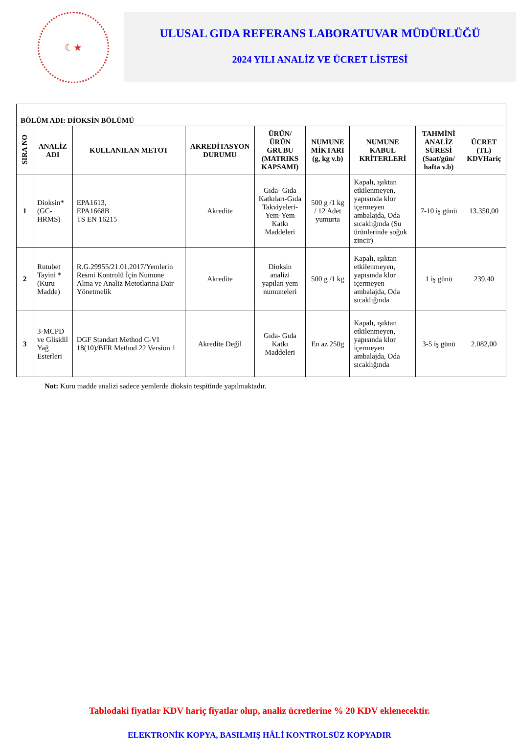☾★
ULUSAL GIDA REFERANS LABORATUVAR MÜDÜRLÜĞÜ
2024 YILI ANALİZ VE ÜCRET LİSTESİ
| BÖLÜM ADI: DİOKSİN BÖLÜMÜ | | | | | | | | |
| --- | --- | --- | --- | --- | --- | --- | --- | --- |
| SIRA NO | ANALİZ ADI | KULLANILAN METOT | AKREDİTASYON DURUMU | ÜRÜN/ÜRÜN GRUBU (MATRIKS KAPSAMI) | NUMUNE MİKTARI (g, kg v.b) | NUMUNE KABUL KRİTERLERİ | TAHMİNİ ANALİZ SÜRESİ (Saat/gün/ hafta v.b) | ÜCRET (TL) KDVHariç |
| 1 | Dioksin* (GC-HRMS) | EPA1613, EPA1668B TS EN 16215 | Akredite | Gıda- Gıda Katkıları-Gıda Takviyeleri-Yem-Yem Katkı Maddeleri | 500 g /1 kg / 12 Adet yumurta | Kapalı, ışıktan etkilenmeyen, yapısında klor içermeyen ambalajda, Oda sıcaklığında (Su ürünlerinde soğuk zincir) | 7-10 iş günü | 13.350,00 |
| 2 | Rutubet Tayini * (Kuru Madde) | R.G.29955/21.01.2017/Yemlerin Resmi Kontrolü İçin Numune Alma ve Analiz Metotlarına Dair Yönetmelik | Akredite | Dioksin analizi yapılan yem numuneleri | 500 g /1 kg | Kapalı, ışıktan etkilenmeyen, yapısında klor içermeyen ambalajda, Oda sıcaklığında | 1 iş günü | 239,40 |
| 3 | 3-MCPD ve Glisidil Yağ Esterleri | DGF Standart Method C-VI 18(10)/BFR Method 22 Version 1 | Akredite Değil | Gıda- Gıda Katkı Maddeleri | En az 250g | Kapalı, ışıktan etkilenmeyen, yapısında klor içermeyen ambalajda, Oda sıcaklığında | 3-5 iş günü | 2.082,00 |
Not: Kuru madde analizi sadece yemlerde dioksin tespitinde yapılmaktadır.
Tablodaki fiyatlar KDV hariç fiyatlar olup, analiz ücretlerine % 20 KDV eklenecektir.
ELEKTRONİK KOPYA, BASILMIŞ HÂLİ KONTROLSÜZ KOPYADIR